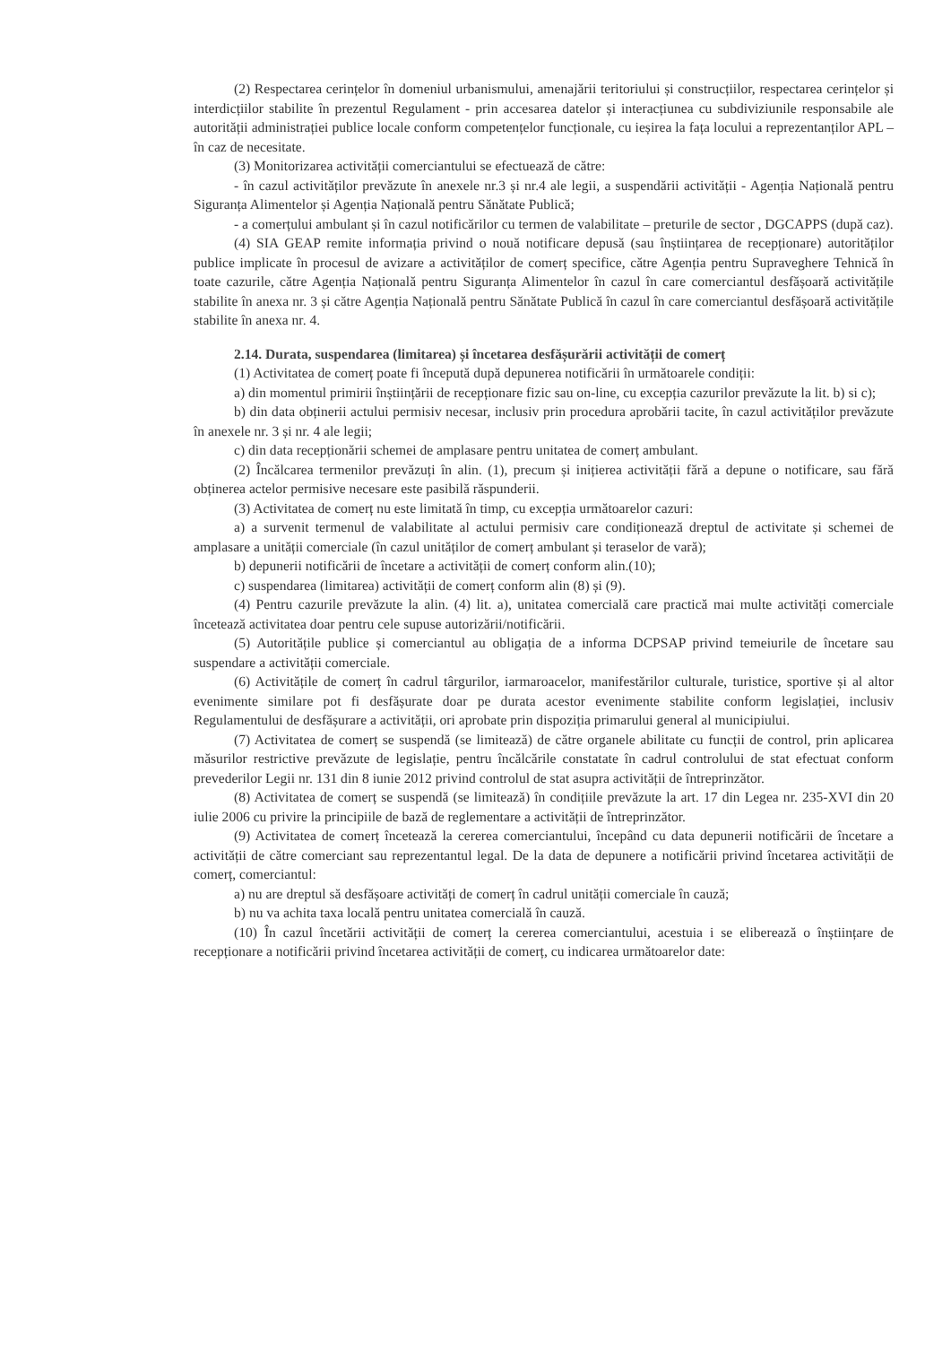(2) Respectarea cerințelor în domeniul urbanismului, amenajării teritoriului și construcțiilor, respectarea cerințelor și interdicțiilor stabilite în prezentul Regulament - prin accesarea datelor și interacțiunea cu subdiviziunile responsabile ale autorității administrației publice locale conform competențelor funcționale, cu ieșirea la fața locului a reprezentanților APL – în caz de necesitate.
(3) Monitorizarea activității comerciantului se efectuează de către:
- în cazul activităților prevăzute în anexele nr.3 și nr.4 ale legii, a suspendării activității - Agenția Națională pentru Siguranța Alimentelor și Agenția Națională pentru Sănătate Publică;
- a comerțului ambulant și în cazul notificărilor cu termen de valabilitate – preturile de sector , DGCAPPS (după caz).
(4) SIA GEAP remite informația privind o nouă notificare depusă (sau înștiințarea de recepționare) autorităților publice implicate în procesul de avizare a activităților de comerț specifice, către Agenția pentru Supraveghere Tehnică în toate cazurile, către Agenția Națională pentru Siguranța Alimentelor în cazul în care comerciantul desfășoară activitățile stabilite în anexa nr. 3 și către Agenția Națională pentru Sănătate Publică în cazul în care comerciantul desfășoară activitățile stabilite în anexa nr. 4.
2.14. Durata, suspendarea (limitarea) și încetarea desfășurării activității de comerț
(1) Activitatea de comerț poate fi începută după depunerea notificării în următoarele condiții:
a) din momentul primirii înștiințării de recepționare fizic sau on-line, cu excepția cazurilor prevăzute la lit. b) si c);
b) din data obținerii actului permisiv necesar, inclusiv prin procedura aprobării tacite, în cazul activităților prevăzute în anexele nr. 3 și nr. 4 ale legii;
c) din data recepționării schemei de amplasare pentru unitatea de comerț ambulant.
(2) Încălcarea termenilor prevăzuți în alin. (1), precum și inițierea activității fără a depune o notificare, sau fără obținerea actelor permisive necesare este pasibilă răspunderii.
(3) Activitatea de comerț nu este limitată în timp, cu excepția următoarelor cazuri:
a) a survenit termenul de valabilitate al actului permisiv care condiționează dreptul de activitate și schemei de amplasare a unității comerciale (în cazul unităților de comerț ambulant și teraselor de vară);
b) depunerii notificării de încetare a activității de comerț conform alin.(10);
c) suspendarea (limitarea) activității de comerț conform alin (8) și (9).
(4) Pentru cazurile prevăzute la alin. (4) lit. a), unitatea comercială care practică mai multe activități comerciale încetează activitatea doar pentru cele supuse autorizării/notificării.
(5) Autoritățile publice și comerciantul au obligația de a informa DCPSAP privind temeiurile de încetare sau suspendare a activității comerciale.
(6) Activitățile de comerț în cadrul târgurilor, iarmaroacelor, manifestărilor culturale, turistice, sportive și al altor evenimente similare pot fi desfășurate doar pe durata acestor evenimente stabilite conform legislației, inclusiv Regulamentului de desfășurare a activității, ori aprobate prin dispoziția primarului general al municipiului.
(7) Activitatea de comerț se suspendă (se limitează) de către organele abilitate cu funcții de control, prin aplicarea măsurilor restrictive prevăzute de legislație, pentru încălcările constatate în cadrul controlului de stat efectuat conform prevederilor Legii nr. 131 din 8 iunie 2012 privind controlul de stat asupra activității de întreprinzător.
(8) Activitatea de comerț se suspendă (se limitează) în condițiile prevăzute la art. 17 din Legea nr. 235-XVI din 20 iulie 2006 cu privire la principiile de bază de reglementare a activității de întreprinzător.
(9) Activitatea de comerț încetează la cererea comerciantului, începând cu data depunerii notificării de încetare a activității de către comerciant sau reprezentantul legal. De la data de depunere a notificării privind încetarea activității de comerț, comerciantul:
a) nu are dreptul să desfășoare activități de comerț în cadrul unității comerciale în cauză;
b) nu va achita taxa locală pentru unitatea comercială în cauză.
(10) În cazul încetării activității de comerț la cererea comerciantului, acestuia i se eliberează o înștiințare de recepționare a notificării privind încetarea activității de comerț, cu indicarea următoarelor date: